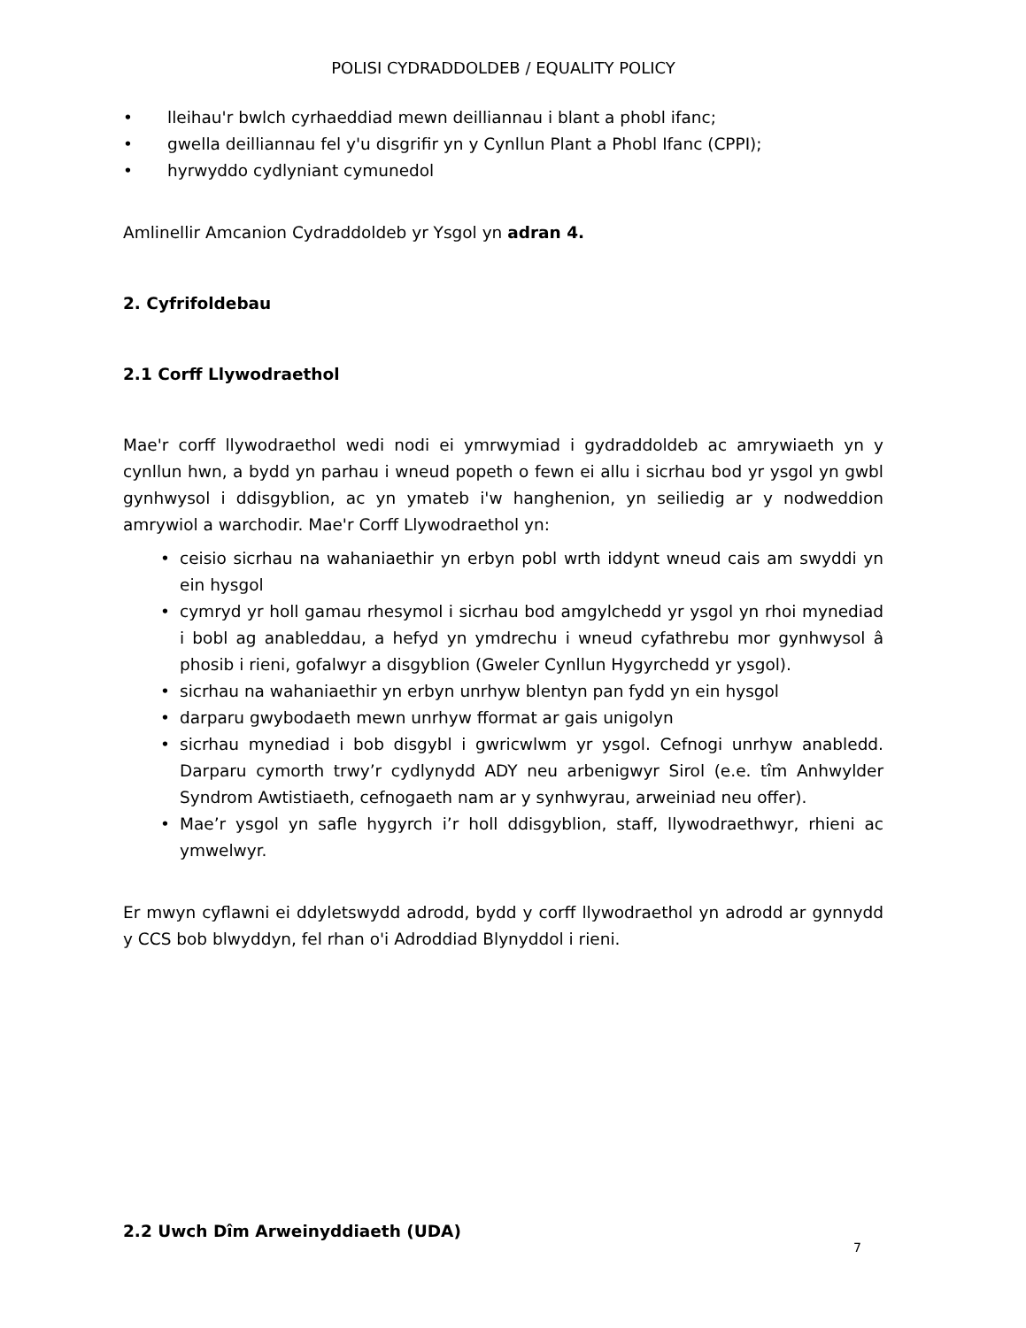POLISI CYDRADDOLDEB / EQUALITY POLICY
lleihau'r bwlch cyrhaeddiad mewn deilliannau i blant a phobl ifanc;
gwella deilliannau fel y'u disgrifir yn y Cynllun Plant a Phobl Ifanc (CPPI);
hyrwyddo cydlyniant cymunedol
Amlinellir Amcanion Cydraddoldeb yr Ysgol yn adran 4.
2. Cyfrifoldebau
2.1 Corff Llywodraethol
Mae'r corff llywodraethol wedi nodi ei ymrwymiad i gydraddoldeb ac amrywiaeth yn y cynllun hwn, a bydd yn parhau i wneud popeth o fewn ei allu i sicrhau bod yr ysgol yn gwbl gynhwysol i ddisgyblion, ac yn ymateb i'w hanghenion, yn seiliedig ar y nodweddion amrywiol a warchodir. Mae'r Corff Llywodraethol yn:
ceisio sicrhau na wahaniaethir yn erbyn pobl wrth iddynt wneud cais am swyddi yn ein hysgol
cymryd yr holl gamau rhesymol i sicrhau bod amgylchedd yr ysgol yn rhoi mynediad i bobl ag anableddau, a hefyd yn ymdrechu i wneud cyfathrebu mor gynhwysol â phosib i rieni, gofalwyr a disgyblion (Gweler Cynllun Hygyrchedd yr ysgol).
sicrhau na wahaniaethir yn erbyn unrhyw blentyn pan fydd yn ein hysgol
darparu gwybodaeth mewn unrhyw fformat ar gais unigolyn
sicrhau mynediad i bob disgybl i gwricwlwm yr ysgol. Cefnogi unrhyw anabledd. Darparu cymorth trwy’r cydlynydd ADY neu arbenigwyr Sirol (e.e. tîm Anhwylder Syndrom Awtistiaeth, cefnogaeth nam ar y synhwyrau, arweiniad neu offer).
Mae’r ysgol yn safle hygyrch i’r holl ddisgyblion, staff, llywodraethwyr, rhieni ac ymwelwyr.
Er mwyn cyflawni ei ddyletswydd adrodd, bydd y corff llywodraethol yn adrodd ar gynnydd y CCS bob blwyddyn, fel rhan o'i Adroddiad Blynyddol i rieni.
2.2 Uwch Dîm Arweinyddiaeth (UDA)
7